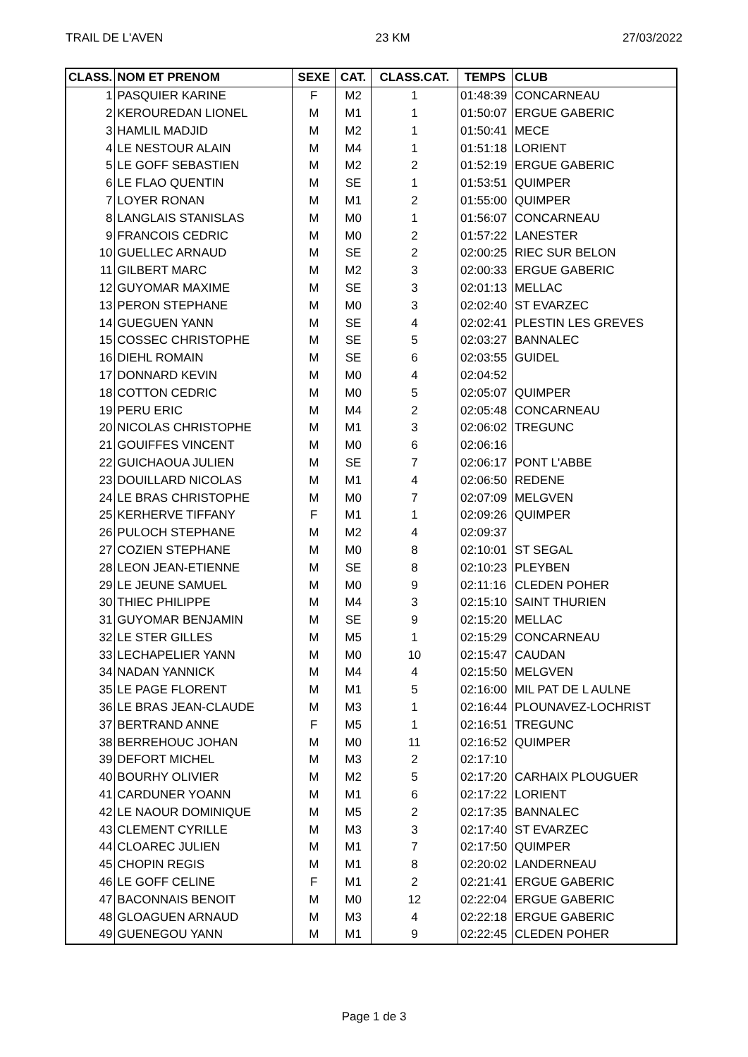TRAIL DE L'AVEN 23 KM 27/03/2022
| CLASS. | NOM ET PRENOM | SEXE | CAT. | CLASS.CAT. | TEMPS | CLUB |
| --- | --- | --- | --- | --- | --- | --- |
| 1 | PASQUIER KARINE | F | M2 | 1 | 01:48:39 | CONCARNEAU |
| 2 | KEROUREDAN LIONEL | M | M1 | 1 | 01:50:07 | ERGUE GABERIC |
| 3 | HAMLIL MADJID | M | M2 | 1 | 01:50:41 | MECE |
| 4 | LE NESTOUR ALAIN | M | M4 | 1 | 01:51:18 | LORIENT |
| 5 | LE GOFF SEBASTIEN | M | M2 | 2 | 01:52:19 | ERGUE GABERIC |
| 6 | LE FLAO QUENTIN | M | SE | 1 | 01:53:51 | QUIMPER |
| 7 | LOYER RONAN | M | M1 | 2 | 01:55:00 | QUIMPER |
| 8 | LANGLAIS STANISLAS | M | M0 | 1 | 01:56:07 | CONCARNEAU |
| 9 | FRANCOIS CEDRIC | M | M0 | 2 | 01:57:22 | LANESTER |
| 10 | GUELLEC ARNAUD | M | SE | 2 | 02:00:25 | RIEC SUR BELON |
| 11 | GILBERT MARC | M | M2 | 3 | 02:00:33 | ERGUE GABERIC |
| 12 | GUYOMAR MAXIME | M | SE | 3 | 02:01:13 | MELLAC |
| 13 | PERON STEPHANE | M | M0 | 3 | 02:02:40 | ST EVARZEC |
| 14 | GUEGUEN YANN | M | SE | 4 | 02:02:41 | PLESTIN LES GREVES |
| 15 | COSSEC CHRISTOPHE | M | SE | 5 | 02:03:27 | BANNALEC |
| 16 | DIEHL ROMAIN | M | SE | 6 | 02:03:55 | GUIDEL |
| 17 | DONNARD KEVIN | M | M0 | 4 | 02:04:52 | |
| 18 | COTTON CEDRIC | M | M0 | 5 | 02:05:07 | QUIMPER |
| 19 | PERU ERIC | M | M4 | 2 | 02:05:48 | CONCARNEAU |
| 20 | NICOLAS CHRISTOPHE | M | M1 | 3 | 02:06:02 | TREGUNC |
| 21 | GOUIFFES VINCENT | M | M0 | 6 | 02:06:16 | |
| 22 | GUICHAOUA JULIEN | M | SE | 7 | 02:06:17 | PONT L'ABBE |
| 23 | DOUILLARD NICOLAS | M | M1 | 4 | 02:06:50 | REDENE |
| 24 | LE BRAS CHRISTOPHE | M | M0 | 7 | 02:07:09 | MELGVEN |
| 25 | KERHERVE TIFFANY | F | M1 | 1 | 02:09:26 | QUIMPER |
| 26 | PULOCH STEPHANE | M | M2 | 4 | 02:09:37 | |
| 27 | COZIEN STEPHANE | M | M0 | 8 | 02:10:01 | ST SEGAL |
| 28 | LEON JEAN-ETIENNE | M | SE | 8 | 02:10:23 | PLEYBEN |
| 29 | LE JEUNE SAMUEL | M | M0 | 9 | 02:11:16 | CLEDEN POHER |
| 30 | THIEC PHILIPPE | M | M4 | 3 | 02:15:10 | SAINT THURIEN |
| 31 | GUYOMAR BENJAMIN | M | SE | 9 | 02:15:20 | MELLAC |
| 32 | LE STER GILLES | M | M5 | 1 | 02:15:29 | CONCARNEAU |
| 33 | LECHAPELIER YANN | M | M0 | 10 | 02:15:47 | CAUDAN |
| 34 | NADAN YANNICK | M | M4 | 4 | 02:15:50 | MELGVEN |
| 35 | LE PAGE FLORENT | M | M1 | 5 | 02:16:00 | MIL PAT DE L AULNE |
| 36 | LE BRAS JEAN-CLAUDE | M | M3 | 1 | 02:16:44 | PLOUNAVEZ-LOCHRIST |
| 37 | BERTRAND ANNE | F | M5 | 1 | 02:16:51 | TREGUNC |
| 38 | BERREHOUC JOHAN | M | M0 | 11 | 02:16:52 | QUIMPER |
| 39 | DEFORT MICHEL | M | M3 | 2 | 02:17:10 | |
| 40 | BOURHY OLIVIER | M | M2 | 5 | 02:17:20 | CARHAIX PLOUGUER |
| 41 | CARDUNER YOANN | M | M1 | 6 | 02:17:22 | LORIENT |
| 42 | LE NAOUR DOMINIQUE | M | M5 | 2 | 02:17:35 | BANNALEC |
| 43 | CLEMENT CYRILLE | M | M3 | 3 | 02:17:40 | ST EVARZEC |
| 44 | CLOAREC JULIEN | M | M1 | 7 | 02:17:50 | QUIMPER |
| 45 | CHOPIN REGIS | M | M1 | 8 | 02:20:02 | LANDERNEAU |
| 46 | LE GOFF CELINE | F | M1 | 2 | 02:21:41 | ERGUE GABERIC |
| 47 | BACONNAIS BENOIT | M | M0 | 12 | 02:22:04 | ERGUE GABERIC |
| 48 | GLOAGUEN ARNAUD | M | M3 | 4 | 02:22:18 | ERGUE GABERIC |
| 49 | GUENEGOU YANN | M | M1 | 9 | 02:22:45 | CLEDEN POHER |
Page 1 de 3